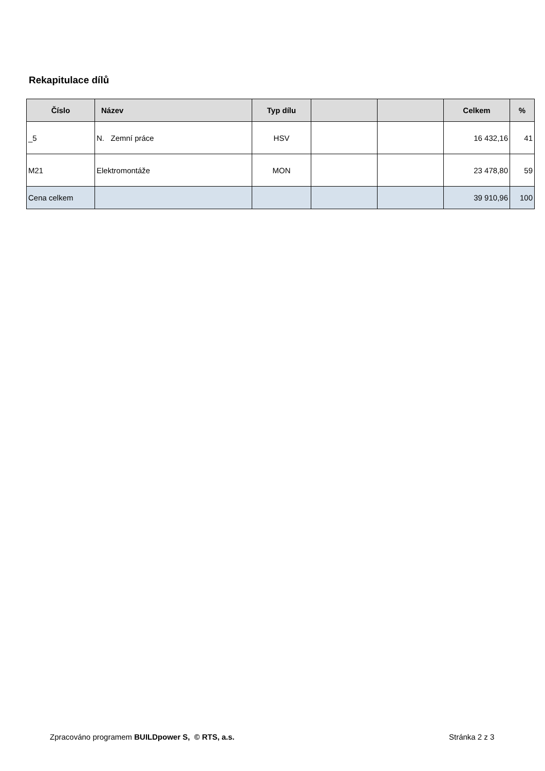Rekapitulace dílů
| Číslo | Název | Typ dílu | | | Celkem | % |
| --- | --- | --- | --- | --- | --- | --- |
| _5 | N. Zemní práce | HSV | | | 16 432,16 | 41 |
| M21 | Elektromontáže | MON | | | 23 478,80 | 59 |
| Cena celkem | | | | | 39 910,96 | 100 |
Zpracováno programem BUILDpower S, © RTS, a.s.
Stránka 2 z 3